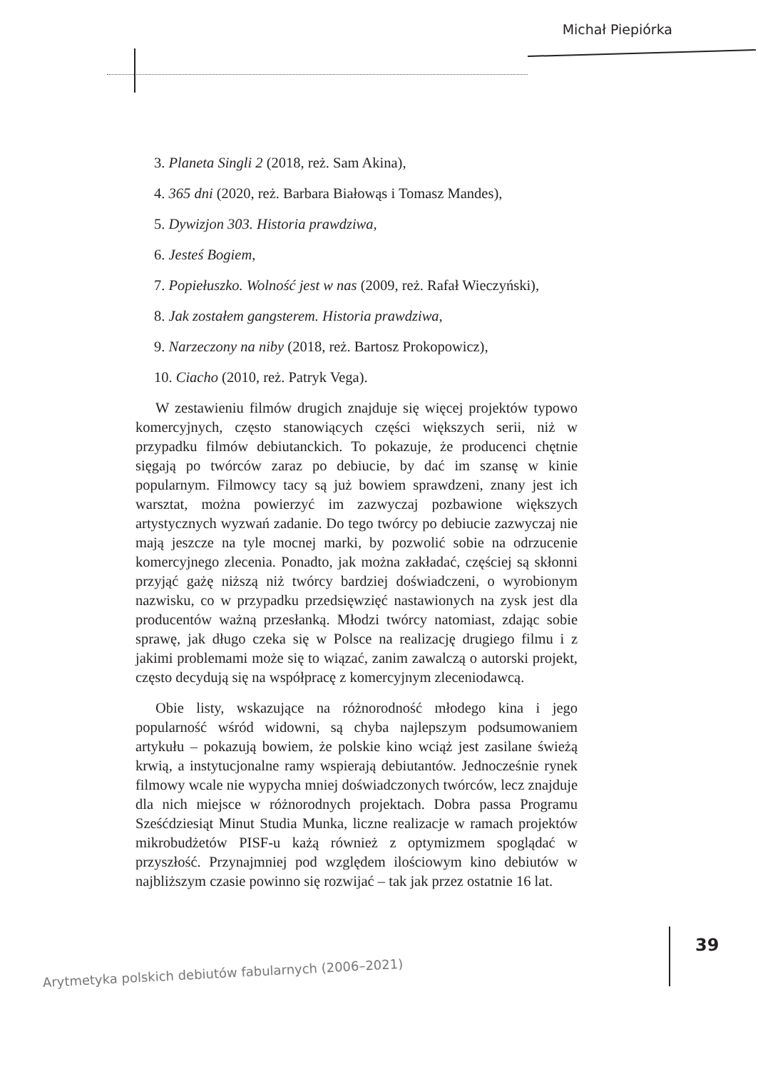Michał Piepiórka
3. Planeta Singli 2 (2018, reż. Sam Akina),
4. 365 dni (2020, reż. Barbara Białowąs i Tomasz Mandes),
5. Dywizjon 303. Historia prawdziwa,
6. Jesteś Bogiem,
7. Popiełuszko. Wolność jest w nas (2009, reż. Rafał Wieczyński),
8. Jak zostałem gangsterem. Historia prawdziwa,
9. Narzeczony na niby (2018, reż. Bartosz Prokopowicz),
10. Ciacho (2010, reż. Patryk Vega).
W zestawieniu filmów drugich znajduje się więcej projektów typowo komercyjnych, często stanowiących części większych serii, niż w przypadku filmów debiutanckich. To pokazuje, że producenci chętnie sięgają po twórców zaraz po debiucie, by dać im szansę w kinie popularnym. Filmowcy tacy są już bowiem sprawdzeni, znany jest ich warsztat, można powierzyć im zazwyczaj pozbawione większych artystycznych wyzwań zadanie. Do tego twórcy po debiucie zazwyczaj nie mają jeszcze na tyle mocnej marki, by pozwolić sobie na odrzucenie komercyjnego zlecenia. Ponadto, jak można zakładać, częściej są skłonni przyjąć gażę niższą niż twórcy bardziej doświadczeni, o wyrobionym nazwisku, co w przypadku przedsięwzięć nastawionych na zysk jest dla producentów ważną przesłanką. Młodzi twórcy natomiast, zdając sobie sprawę, jak długo czeka się w Polsce na realizację drugiego filmu i z jakimi problemami może się to wiązać, zanim zawalczą o autorski projekt, często decydują się na współpracę z komercyjnym zleceniodawcą.
Obie listy, wskazujące na różnorodność młodego kina i jego popularność wśród widowni, są chyba najlepszym podsumowaniem artykułu – pokazują bowiem, że polskie kino wciąż jest zasilane świeżą krwią, a instytucjonalne ramy wspierają debiutantów. Jednocześnie rynek filmowy wcale nie wypycha mniej doświadczonych twórców, lecz znajduje dla nich miejsce w różnorodnych projektach. Dobra passa Programu Sześćdziesiąt Minut Studia Munka, liczne realizacje w ramach projektów mikrobudżetów PISF-u każą również z optymizmem spoglądać w przyszłość. Przynajmniej pod względem ilościowym kino debiutów w najbliższym czasie powinno się rozwijać – tak jak przez ostatnie 16 lat.
Arytmetyka polskich debiutów fabularnych (2006–2021)
39